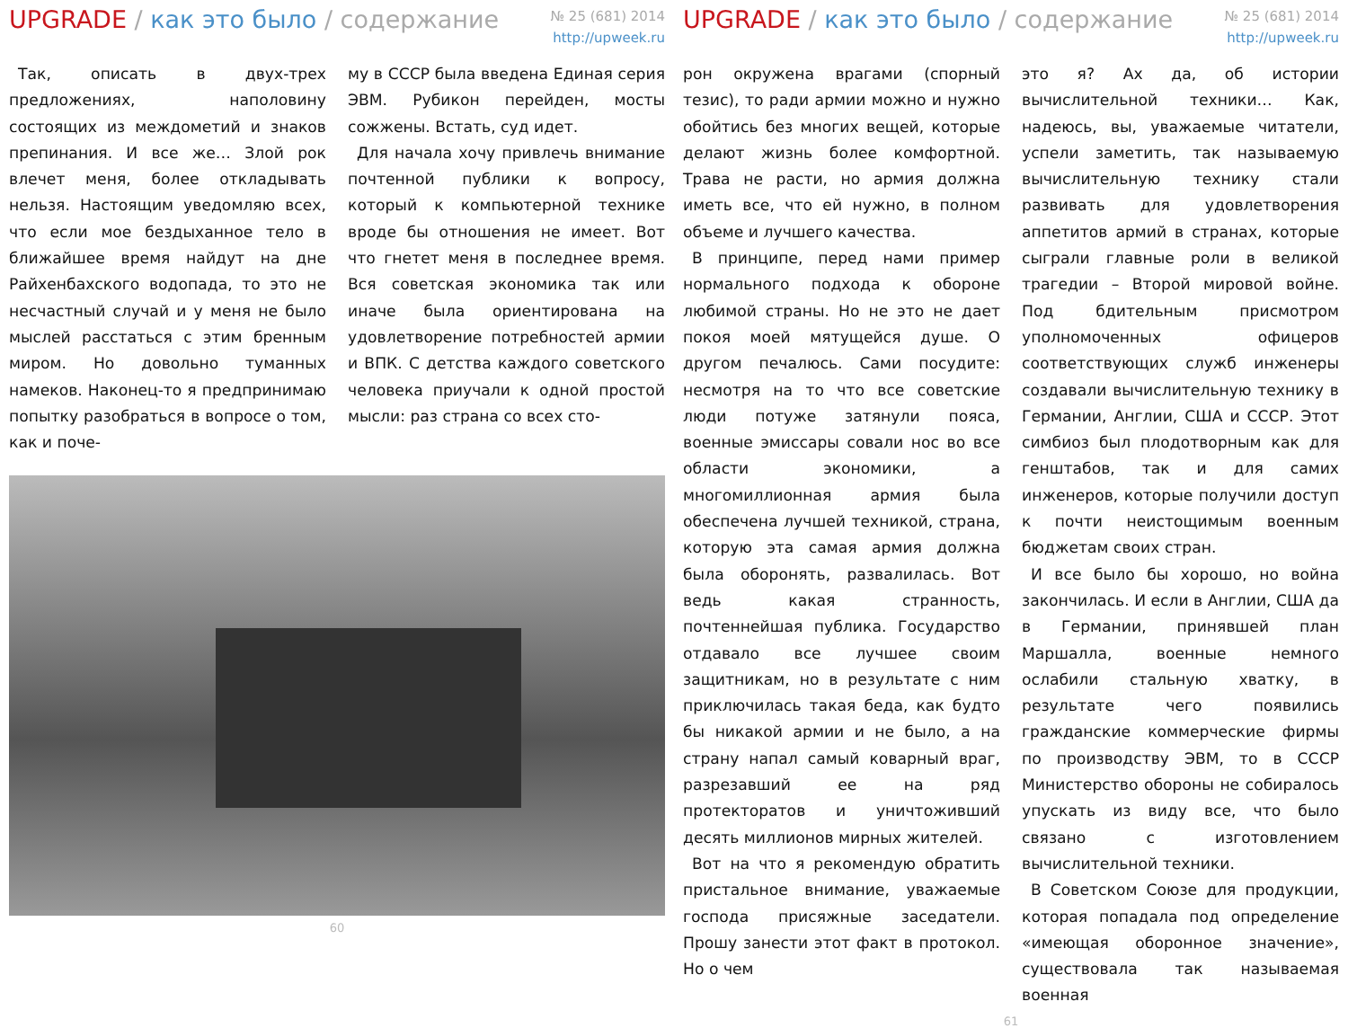UPGRADE / как это было / содержание
№ 25 (681) 2014
http://upweek.ru
Так, описать в двух-трех предложениях, наполовину состоящих из междометий и знаков препинания. И все же… Злой рок влечет меня, более откладывать нельзя. Настоящим уведомляю всех, что если мое бездыханное тело в ближайшее время найдут на дне Райхенбахского водопада, то это не несчастный случай и у меня не было мыслей расстаться с этим бренным миром. Но довольно туманных намеков. Наконец-то я предпринимаю попытку разобраться в вопросе о том, как и поче-
му в СССР была введена Единая серия ЭВМ. Рубикон перейден, мосты сожжены. Встать, суд идет.
Для начала хочу привлечь внимание почтенной публики к вопросу, который к компьютерной технике вроде бы отношения не имеет. Вот что гнетет меня в последнее время. Вся советская экономика так или иначе была ориентирована на удовлетворение потребностей армии и ВПК. С детства каждого советского человека приучали к одной простой мысли: раз страна со всех сто-
60
UPGRADE / как это было / содержание
№ 25 (681) 2014
http://upweek.ru
рон окружена врагами (спорный тезис), то ради армии можно и нужно обойтись без многих вещей, которые делают жизнь более комфортной. Трава не расти, но армия должна иметь все, что ей нужно, в полном объеме и лучшего качества.
В принципе, перед нами пример нормального подхода к обороне любимой страны. Но не это не дает покоя моей мятущейся душе. О другом печалюсь. Сами посудите: несмотря на то что все советские люди потуже затянули пояса, военные эмиссары совали нос во все области экономики, а многомиллионная армия была обеспечена лучшей техникой, страна, которую эта самая армия должна была оборонять, развалилась. Вот ведь какая странность, почтеннейшая публика. Государство отдавало все лучшее своим защитникам, но в результате с ним приключилась такая беда, как будто бы никакой армии и не было, а на страну напал самый коварный враг, разрезавший ее на ряд протекторатов и уничтоживший десять миллионов мирных жителей.
Вот на что я рекомендую обратить пристальное внимание, уважаемые господа присяжные заседатели. Прошу занести этот факт в протокол. Но о чем
это я? Ах да, об истории вычислительной техники… Как, надеюсь, вы, уважаемые читатели, успели заметить, так называемую вычислительную технику стали развивать для удовлетворения аппетитов армий в странах, которые сыграли главные роли в великой трагедии – Второй мировой войне. Под бдительным присмотром уполномоченных офицеров соответствующих служб инженеры создавали вычислительную технику в Германии, Англии, США и СССР. Этот симбиоз был плодотворным как для генштабов, так и для самих инженеров, которые получили доступ к почти неистощимым военным бюджетам своих стран.
И все было бы хорошо, но война закончилась. И если в Англии, США да в Германии, принявшей план Маршалла, военные немного ослабили стальную хватку, в результате чего появились гражданские коммерческие фирмы по производству ЭВМ, то в СССР Министерство обороны не собиралось упускать из виду все, что было связано с изготовлением вычислительной техники.
В Советском Союзе для продукции, которая попадала под определение «имеющая оборонное значение», существовала так называемая военная
61